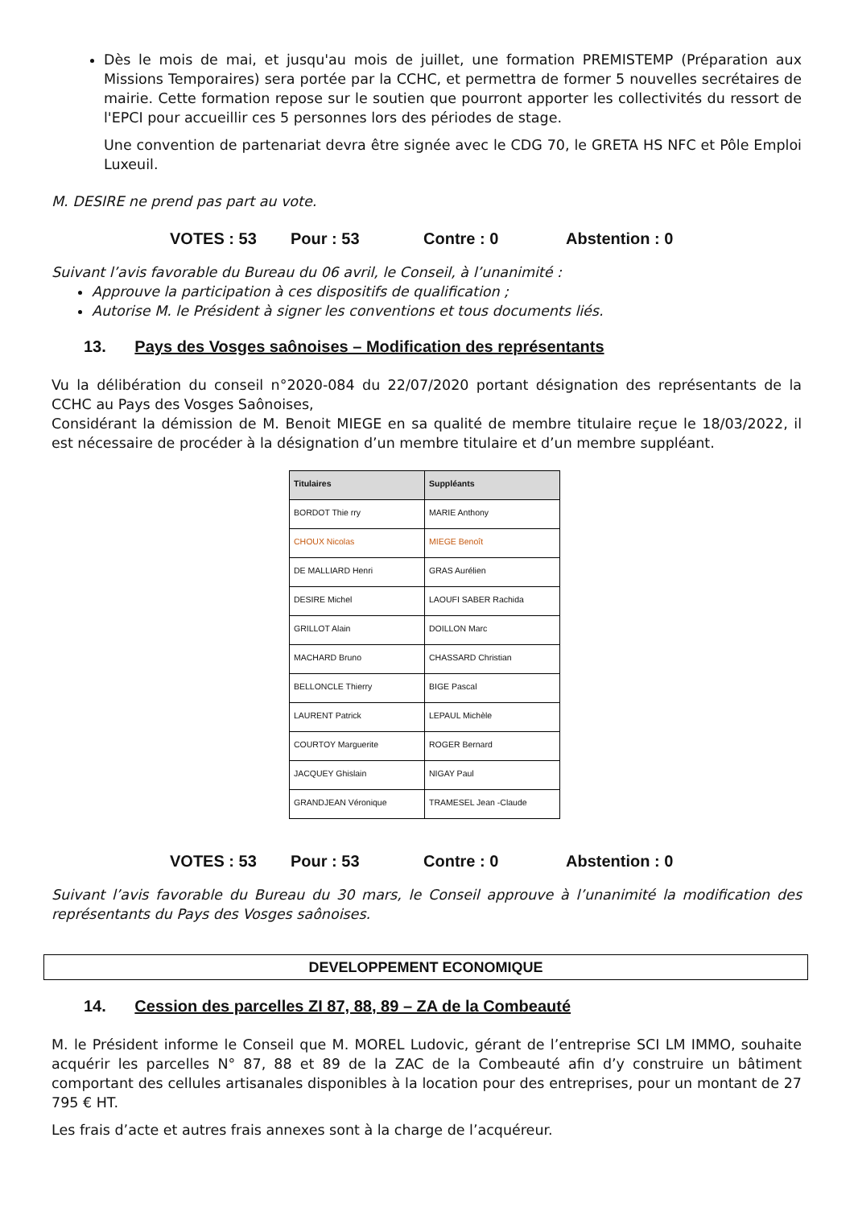Dès le mois de mai, et jusqu'au mois de juillet, une formation PREMISTEMP (Préparation aux Missions Temporaires) sera portée par la CCHC, et permettra de former 5 nouvelles secrétaires de mairie. Cette formation repose sur le soutien que pourront apporter les collectivités du ressort de l'EPCI pour accueillir ces 5 personnes lors des périodes de stage.
Une convention de partenariat devra être signée avec le CDG 70, le GRETA HS NFC et Pôle Emploi Luxeuil.
M. DESIRE ne prend pas part au vote.
VOTES : 53 Pour : 53 Contre : 0 Abstention : 0
Suivant l’avis favorable du Bureau du 06 avril, le Conseil, à l’unanimité :
Approuve la participation à ces dispositifs de qualification ;
Autorise M. le Président à signer les conventions et tous documents liés.
13. Pays des Vosges saônoises – Modification des représentants
Vu la délibération du conseil n°2020-084 du 22/07/2020 portant désignation des représentants de la CCHC au Pays des Vosges Saônoises,
Considérant la démission de M. Benoit MIEGE en sa qualité de membre titulaire reçue le 18/03/2022, il est nécessaire de procéder à la désignation d’un membre titulaire et d’un membre suppléant.
| Titulaires | Suppléants |
| --- | --- |
| BORDOT Thie rry | MARIE Anthony |
| CHOUX Nicolas | MIEGE Benoît |
| DE MALLIARD Henri | GRAS Aurélien |
| DESIRE Michel | LAOUFI SABER Rachida |
| GRILLOT Alain | DOILLON Marc |
| MACHARD Bruno | CHASSARD Christian |
| BELLONCLE Thierry | BIGE Pascal |
| LAURENT Patrick | LEPAUL Michèle |
| COURTOY Marguerite | ROGER Bernard |
| JACQUEY Ghislain | NIGAY Paul |
| GRANDJEAN Véronique | TRAMESEL Jean -Claude |
VOTES : 53 Pour : 53 Contre : 0 Abstention : 0
Suivant l’avis favorable du Bureau du 30 mars, le Conseil approuve à l’unanimité la modification des représentants du Pays des Vosges saônoises.
DEVELOPPEMENT ECONOMIQUE
14. Cession des parcelles ZI 87, 88, 89 – ZA de la Combeauté
M. le Président informe le Conseil que M. MOREL Ludovic, gérant de l’entreprise SCI LM IMMO, souhaite acquérir les parcelles N° 87, 88 et 89 de la ZAC de la Combeauté afin d’y construire un bâtiment comportant des cellules artisanales disponibles à la location pour des entreprises, pour un montant de 27 795 € HT.
Les frais d’acte et autres frais annexes sont à la charge de l’acquéreur.